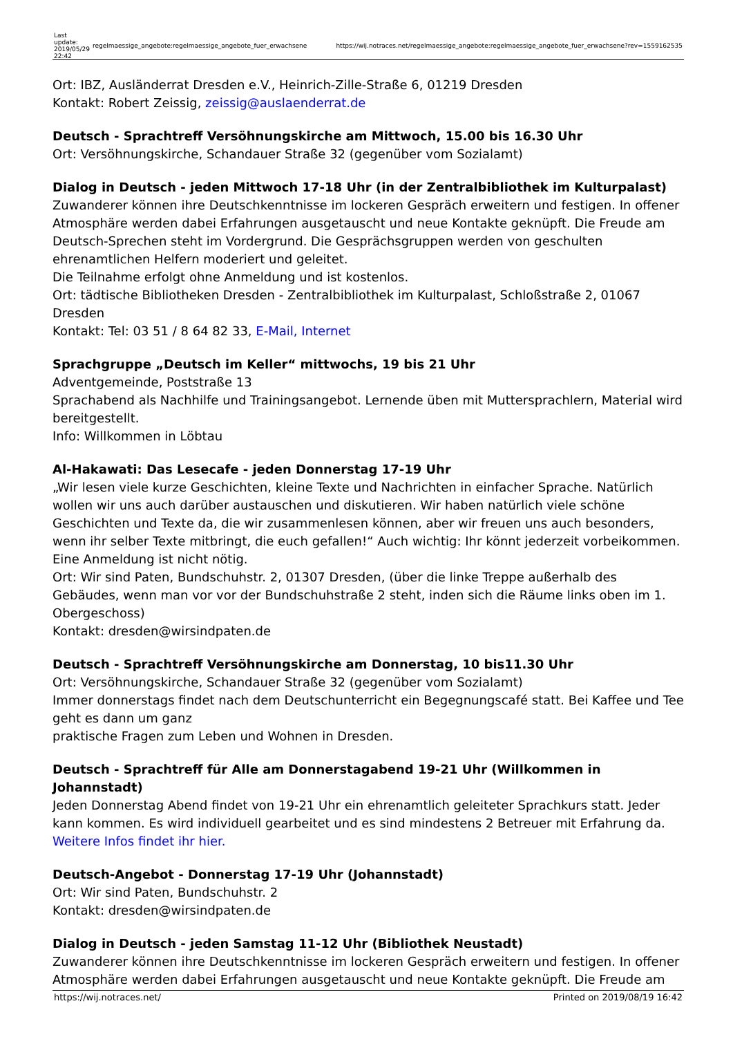| Last update: 2019/05/29 22:42 | regelmaessige_angebote:regelmaessige_angebote_fuer_erwachsene | https://wij.notraces.net/regelmaessige_angebote:regelmaessige_angebote_fuer_erwachsene?rev=1559162535 |
Ort: IBZ, Ausländerrat Dresden e.V., Heinrich-Zille-Straße 6, 01219 Dresden
Kontakt: Robert Zeissig, zeissig@auslaenderrat.de
Deutsch - Sprachtreff Versöhnungskirche am Mittwoch, 15.00 bis 16.30 Uhr
Ort: Versöhnungskirche, Schandauer Straße 32 (gegenüber vom Sozialamt)
Dialog in Deutsch - jeden Mittwoch 17-18 Uhr (in der Zentralbibliothek im Kulturpalast)
Zuwanderer können ihre Deutschkenntnisse im lockeren Gespräch erweitern und festigen. In offener Atmosphäre werden dabei Erfahrungen ausgetauscht und neue Kontakte geknüpft. Die Freude am Deutsch-Sprechen steht im Vordergrund. Die Gesprächsgruppen werden von geschulten ehrenamtlichen Helfern moderiert und geleitet.
Die Teilnahme erfolgt ohne Anmeldung und ist kostenlos.
Ort: tädtische Bibliotheken Dresden - Zentralbibliothek im Kulturpalast, Schloßstraße 2, 01067 Dresden
Kontakt: Tel: 03 51 / 8 64 82 33, E-Mail, Internet
Sprachgruppe „Deutsch im Keller“ mittwochs, 19 bis 21 Uhr
Adventgemeinde, Poststraße 13
Sprachabend als Nachhilfe und Trainingsangebot. Lernende üben mit Muttersprachlern, Material wird bereitgestellt.
Info: Willkommen in Löbtau
Al-Hakawati: Das Lesecafe - jeden Donnerstag 17-19 Uhr
„Wir lesen viele kurze Geschichten, kleine Texte und Nachrichten in einfacher Sprache. Natürlich wollen wir uns auch darüber austauschen und diskutieren. Wir haben natürlich viele schöne Geschichten und Texte da, die wir zusammenlesen können, aber wir freuen uns auch besonders, wenn ihr selber Texte mitbringt, die euch gefallen!“ Auch wichtig: Ihr könnt jederzeit vorbeikommen. Eine Anmeldung ist nicht nötig.
Ort: Wir sind Paten, Bundschuhstr. 2, 01307 Dresden, (über die linke Treppe außerhalb des Gebäudes, wenn man vor vor der Bundschuhstraße 2 steht, inden sich die Räume links oben im 1. Obergeschoss)
Kontakt: dresden@wirsindpaten.de
Deutsch - Sprachtreff Versöhnungskirche am Donnerstag, 10 bis11.30 Uhr
Ort: Versöhnungskirche, Schandauer Straße 32 (gegenüber vom Sozialamt)
Immer donnerstags findet nach dem Deutschunterricht ein Begegnungscafé statt. Bei Kaffee und Tee geht es dann um ganz
praktische Fragen zum Leben und Wohnen in Dresden.
Deutsch - Sprachtreff für Alle am Donnerstagabend 19-21 Uhr (Willkommen in Johannstadt)
Jeden Donnerstag Abend findet von 19-21 Uhr ein ehrenamtlich geleiteter Sprachkurs statt. Jeder kann kommen. Es wird individuell gearbeitet und es sind mindestens 2 Betreuer mit Erfahrung da. Weitere Infos findet ihr hier.
Deutsch-Angebot - Donnerstag 17-19 Uhr (Johannstadt)
Ort: Wir sind Paten, Bundschuhstr. 2
Kontakt: dresden@wirsindpaten.de
Dialog in Deutsch - jeden Samstag 11-12 Uhr (Bibliothek Neustadt)
Zuwanderer können ihre Deutschkenntnisse im lockeren Gespräch erweitern und festigen. In offener Atmosphäre werden dabei Erfahrungen ausgetauscht und neue Kontakte geknüpft. Die Freude am
https://wij.notraces.net/ Printed on 2019/08/19 16:42